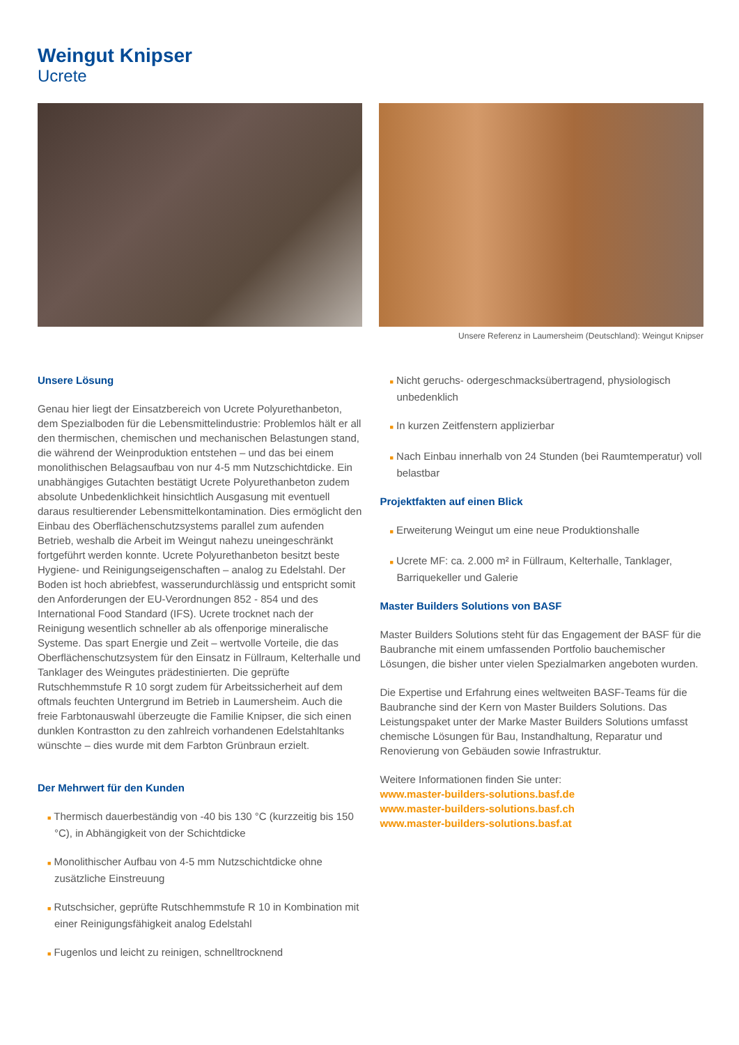Weingut Knipser
Ucrete
Unsere Referenz in Laumersheim (Deutschland): Weingut Knipser
Unsere Lösung
Genau hier liegt der Einsatzbereich von Ucrete Polyurethanbeton, dem Spezialboden für die Lebensmittelindustrie: Problemlos hält er all den thermischen, chemischen und mechanischen Belastungen stand, die während der Weinproduktion entstehen – und das bei einem monolithischen Belagsaufbau von nur 4-5 mm Nutzschichtdicke. Ein unabhängiges Gutachten bestätigt Ucrete Polyurethanbeton zudem absolute Unbedenklichkeit hinsichtlich Ausgasung mit eventuell daraus resultierender Lebensmittel­kontamination. Dies ermöglicht den Einbau des Oberflächenschutz­systems parallel zum aufenden Betrieb, weshalb die Arbeit im Weingut nahezu uneingeschränkt fortgeführt werden konnte. Ucrete Polyurethanbeton besitzt beste Hygiene- und Reinigungseigen­schaften – analog zu Edelstahl. Der Boden ist hoch abriebfest, wasserundurchlässig und entspricht somit den Anforderungen der EU-Verordnungen 852 - 854 und des International Food Standard (IFS). Ucrete trocknet nach der Reinigung wesentlich schneller ab als offenporige mineralische Systeme. Das spart Energie und Zeit – wertvolle Vorteile, die das Oberflächenschutzsystem für den Einsatz in Füllraum, Kelterhalle und Tanklager des Weingutes prädestinierten. Die geprüfte Rutschhemmstufe R 10 sorgt zudem für Arbeitssicherheit auf dem oftmals feuchten Untergrund im Betrieb in Laumersheim. Auch die freie Farbtonauswahl überzeugte die Familie Knipser, die sich einen dunklen Kontrastton zu den zahlreich vorhandenen Edelstahltanks wünschte – dies wurde mit dem Farbton Grünbraun erzielt.
Der Mehrwert für den Kunden
■ Thermisch dauerbeständig von -40 bis 130 °C (kurzzeitig bis 150 °C), in Abhängigkeit von der Schichtdicke
■ Monolithischer Aufbau von 4-5 mm Nutzschichtdicke ohne zusätzliche Einstreuung
■ Rutschsicher, geprüfte Rutschhemmstufe R 10 in Kombination mit einer Reinigungsfähigkeit analog Edelstahl
■ Fugenlos und leicht zu reinigen, schnelltrocknend
■ Nicht geruchs- odergeschmacksübertragend, physiologisch unbedenklich
■ In kurzen Zeitfenstern applizierbar
■ Nach Einbau innerhalb von 24 Stunden (bei Raumtemperatur) voll belastbar
Projektfakten auf einen Blick
■ Erweiterung Weingut um eine neue Produktionshalle
■ Ucrete MF: ca. 2.000 m² in Füllraum, Kelterhalle, Tanklager, Barriquekeller und Galerie
Master Builders Solutions von BASF
Master Builders Solutions steht für das Engagement der BASF für die Baubranche mit einem umfassenden Portfolio bau­chemischer Lösungen, die bisher unter vielen Spezialmarken angeboten wurden.
Die Expertise und Erfahrung eines weltweiten BASF-Teams für die Baubranche sind der Kern von Master Builders Solutions. Das Leistungspaket unter der Marke Master Builders Solutions umfasst chemische Lösungen für Bau, Instandhaltung, Reparatur und Renovierung von Gebäuden sowie Infrastruktur.
Weitere Informationen finden Sie unter:
www.master-builders-solutions.basf.de
www.master-builders-solutions.basf.ch
www.master-builders-solutions.basf.at